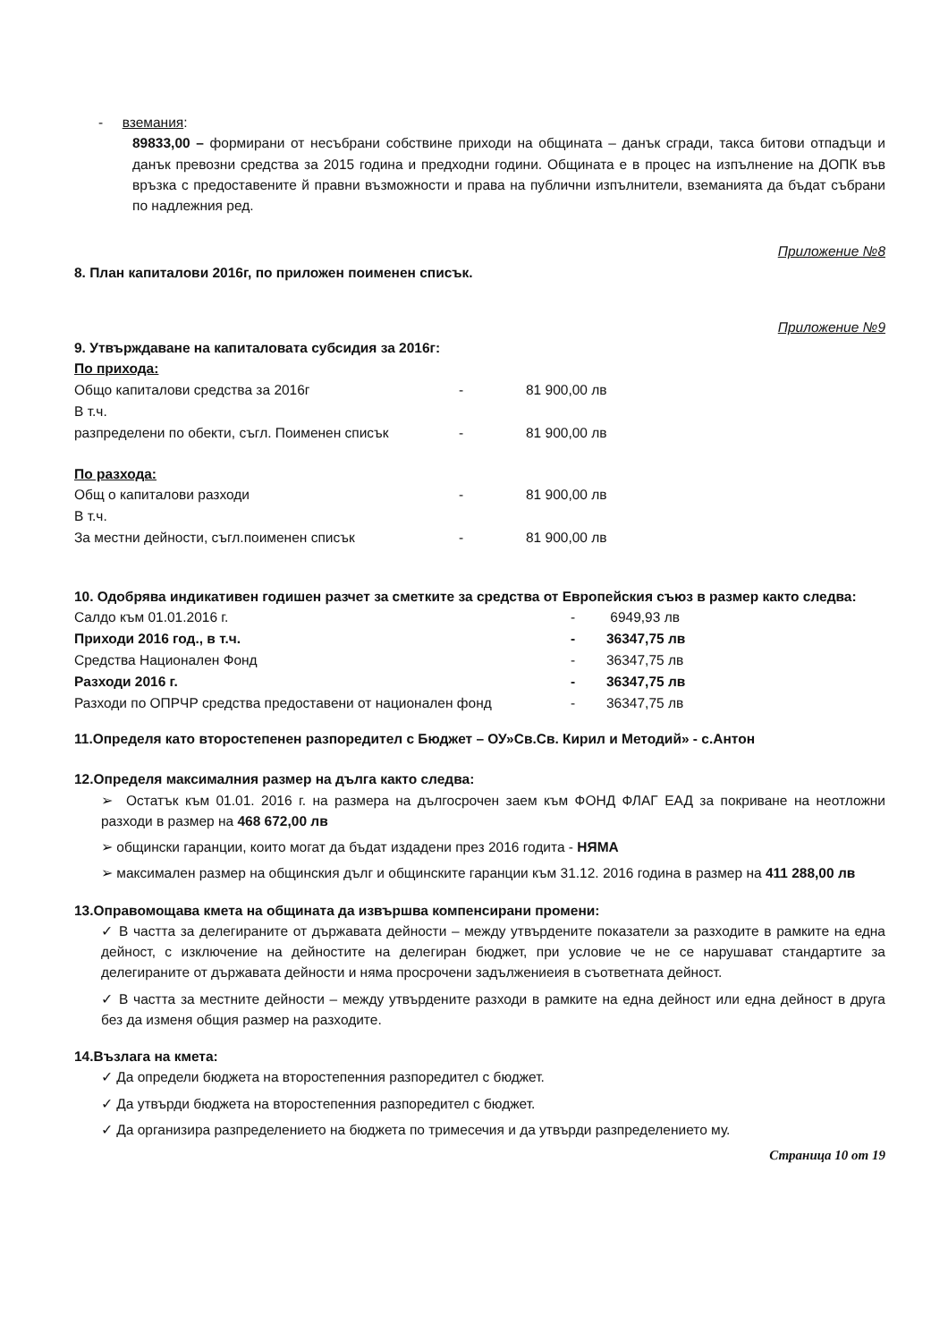- вземания:
89833,00 – формирани от несъбрани собствине приходи на общината – данък сгради, такса битови отпадъци и данък превозни средства за 2015 година и предходни години. Общината е в процес на изпълнение на ДОПК във връзка с предоставените й правни възможности и права на публични изпълнители, вземанията да бъдат събрани по надлежния ред.
Приложение №8
8. План капиталови 2016г, по приложен поименен списък.
Приложение №9
9. Утвърждаване на капиталовата субсидия за 2016г:
По прихода:
| Общо капиталови средства за 2016г | - | 81 900,00 лв |
| В т.ч. | | |
| разпределени по обекти, съгл. Поименен списък | - | 81 900,00 лв |
По разхода:
| Общ о капиталови разходи | - | 81 900,00 лв |
| В т.ч. | | |
| За местни дейности, съгл.поименен списък | - | 81 900,00 лв |
10. Одобрява индикативен годишен разчет за сметките за средства от Европейския съюз в размер както следва:
| Салдо към 01.01.2016 г. | - | 6949,93 лв |
| Приходи 2016 год., в т.ч. | - | 36347,75 лв |
| Средства Национален Фонд | - | 36347,75 лв |
| Разходи 2016 г. | - | 36347,75 лв |
| Разходи по ОПРЧР средства предоставени от национален фонд | - | 36347,75 лв |
11.Определя като второстепенен разпоредител с Бюджет – ОУ»Св.Св. Кирил и Методий» - с.Антон
12.Определя максималния размер на дълга както следва:
➢ Остатък към 01.01. 2016 г. на размера на дългосрочен заем към ФОНД ФЛАГ ЕАД за покриване на неотложни разходи в размер на 468 672,00 лв
➢ общински гаранции, които могат да бъдат издадени през 2016 годита - НЯМА
➢ максимален размер на общинския дълг и общинските гаранции към 31.12. 2016 година в размер на 411 288,00 лв
13.Оправомощава кмета на общината да извършва компенсирани промени:
✓ В частта за делегираните от държавата дейности – между утвърдените показатели за разходите в рамките на една дейност, с изключение на дейностите на делегиран бюджет, при условие че не се нарушават стандартите за делегираните от държавата дейности и няма просрочени задължениеия в съответната дейност.
✓ В частта за местните дейности – между утвърдените разходи в рамките на една дейност или една дейност в друга без да изменя общия размер на разходите.
14.Възлага на кмета:
✓ Да определи бюджета на второстепенния разпоредител с бюджет.
✓ Да утвърди бюджета на второстепенния разпоредител с бюджет.
✓ Да организира разпределението на бюджета по тримесечия и да утвърди разпределението му.
Страница 10 от 19